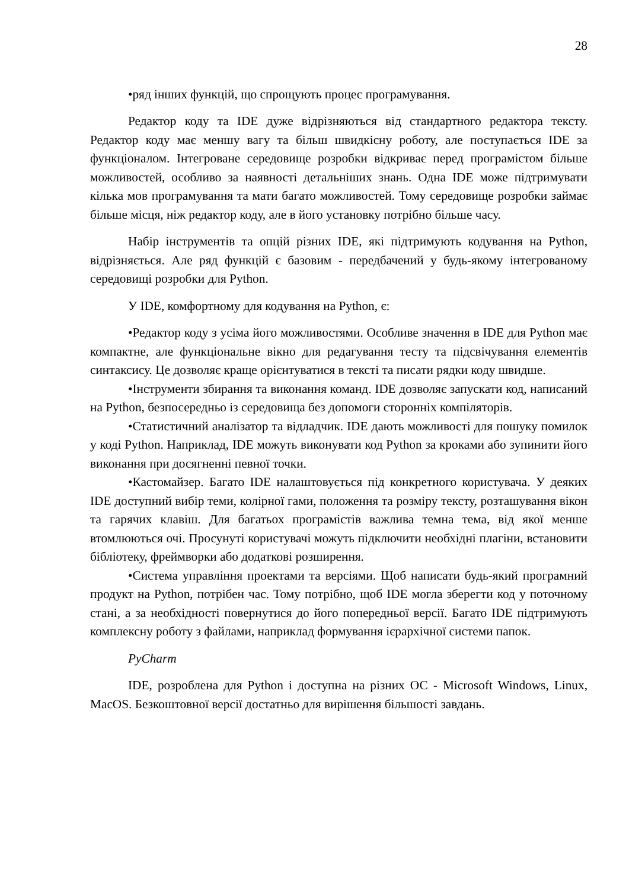28
•ряд інших функцій, що спрощують процес програмування.
Редактор коду та IDE дуже відрізняються від стандартного редактора тексту. Редактор коду має меншу вагу та більш швидкісну роботу, але поступається IDE за функціоналом. Інтегроване середовище розробки відкриває перед програмістом більше можливостей, особливо за наявності детальніших знань. Одна IDE може підтримувати кілька мов програмування та мати багато можливостей. Тому середовище розробки займає більше місця, ніж редактор коду, але в його установку потрібно більше часу.
Набір інструментів та опцій різних IDE, які підтримують кодування на Python, відрізняється. Але ряд функцій є базовим - передбачений у будь-якому інтегрованому середовищі розробки для Python.
У IDE, комфортному для кодування на Python, є:
•Редактор коду з усіма його можливостями. Особливе значення в IDE для Python має компактне, але функціональне вікно для редагування тесту та підсвічування елементів синтаксису. Це дозволяє краще орієнтуватися в тексті та писати рядки коду швидше.
•Інструменти збирання та виконання команд. IDE дозволяє запускати код, написаний на Python, безпосередньо із середовища без допомоги сторонніх компіляторів.
•Статистичний аналізатор та відладчик. IDE дають можливості для пошуку помилок у коді Python. Наприклад, IDE можуть виконувати код Python за кроками або зупинити його виконання при досягненні певної точки.
•Кастомайзер. Багато IDE налаштовується під конкретного користувача. У деяких IDE доступний вибір теми, колірної гами, положення та розміру тексту, розташування вікон та гарячих клавіш. Для багатьох програмістів важлива темна тема, від якої менше втомлюються очі. Просунуті користувачі можуть підключити необхідні плагіни, встановити бібліотеку, фреймворки або додаткові розширення.
•Система управління проектами та версіями. Щоб написати будь-який програмний продукт на Python, потрібен час. Тому потрібно, щоб IDE могла зберегти код у поточному стані, а за необхідності повернутися до його попередньої версії. Багато IDE підтримують комплексну роботу з файлами, наприклад формування ієрархічної системи папок.
PyCharm
IDE, розроблена для Python і доступна на різних ОС - Microsoft Windows, Linux, MacOS. Безкоштовної версії достатньо для вирішення більшості завдань.